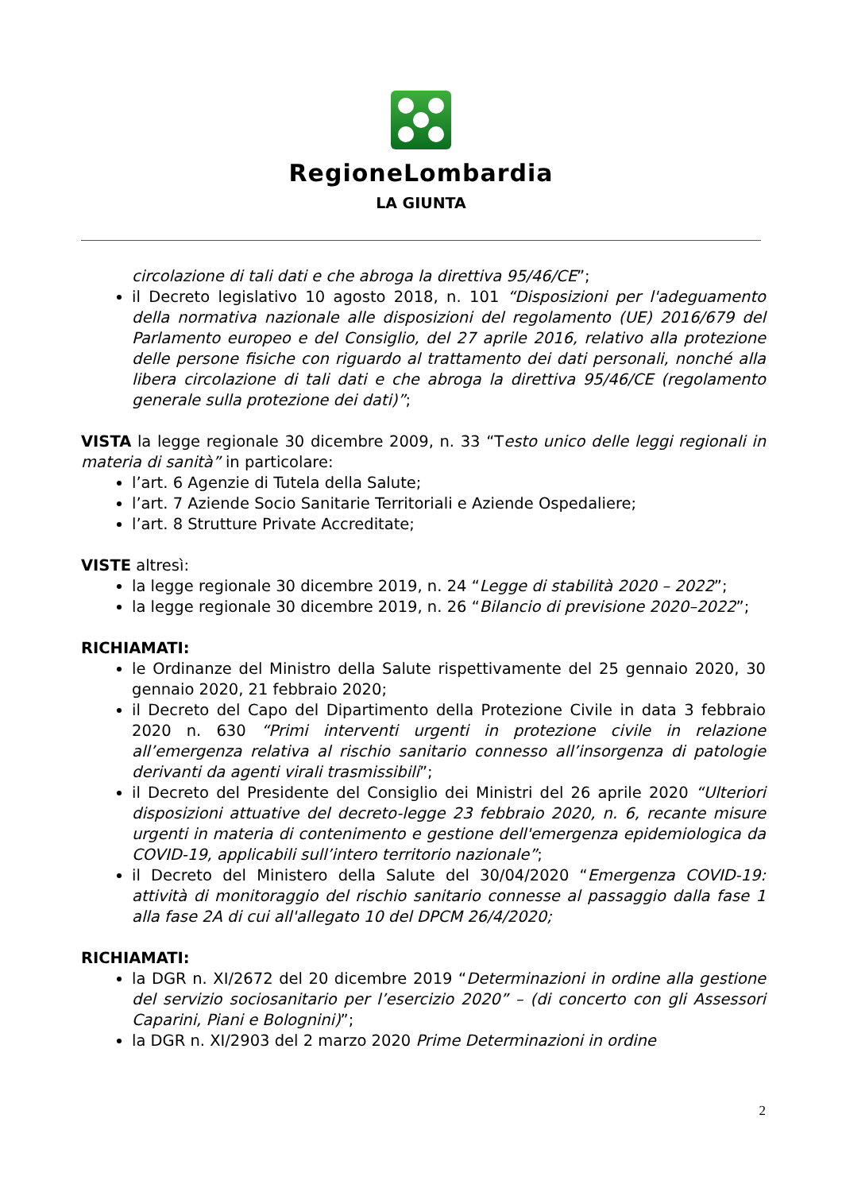RegioneLombardia
LA GIUNTA
circolazione di tali dati e che abroga la direttiva 95/46/CE”;
il Decreto legislativo 10 agosto 2018, n. 101 “Disposizioni per l'adeguamento della normativa nazionale alle disposizioni del regolamento (UE) 2016/679 del Parlamento europeo e del Consiglio, del 27 aprile 2016, relativo alla protezione delle persone fisiche con riguardo al trattamento dei dati personali, nonché alla libera circolazione di tali dati e che abroga la direttiva 95/46/CE (regolamento generale sulla protezione dei dati)”;
VISTA la legge regionale 30 dicembre 2009, n. 33 “Testo unico delle leggi regionali in materia di sanità” in particolare:
l’art. 6 Agenzie di Tutela della Salute;
l’art. 7 Aziende Socio Sanitarie Territoriali e Aziende Ospedaliere;
l’art. 8 Strutture Private Accreditate;
VISTE altresì:
la legge regionale 30 dicembre 2019, n. 24 “Legge di stabilità 2020 – 2022”;
la legge regionale 30 dicembre 2019, n. 26 “Bilancio di previsione 2020–2022”;
RICHIAMATI:
le Ordinanze del Ministro della Salute rispettivamente del 25 gennaio 2020, 30 gennaio 2020, 21 febbraio 2020;
il Decreto del Capo del Dipartimento della Protezione Civile in data 3 febbraio 2020 n. 630 “Primi interventi urgenti in protezione civile in relazione all’emergenza relativa al rischio sanitario connesso all’insorgenza di patologie derivanti da agenti virali trasmissibili”;
il Decreto del Presidente del Consiglio dei Ministri del 26 aprile 2020 “Ulteriori disposizioni attuative del decreto-legge 23 febbraio 2020, n. 6, recante misure urgenti in materia di contenimento e gestione dell'emergenza epidemiologica da COVID-19, applicabili sull’intero territorio nazionale”;
il Decreto del Ministero della Salute del 30/04/2020 “Emergenza COVID-19: attività di monitoraggio del rischio sanitario connesse al passaggio dalla fase 1 alla fase 2A di cui all'allegato 10 del DPCM 26/4/2020;
RICHIAMATI:
la DGR n. XI/2672 del 20 dicembre 2019 “Determinazioni in ordine alla gestione del servizio sociosanitario per l’esercizio 2020” – (di concerto con gli Assessori Caparini, Piani e Bolognini)”;
la DGR n. XI/2903 del 2 marzo 2020 Prime Determinazioni in ordine
2